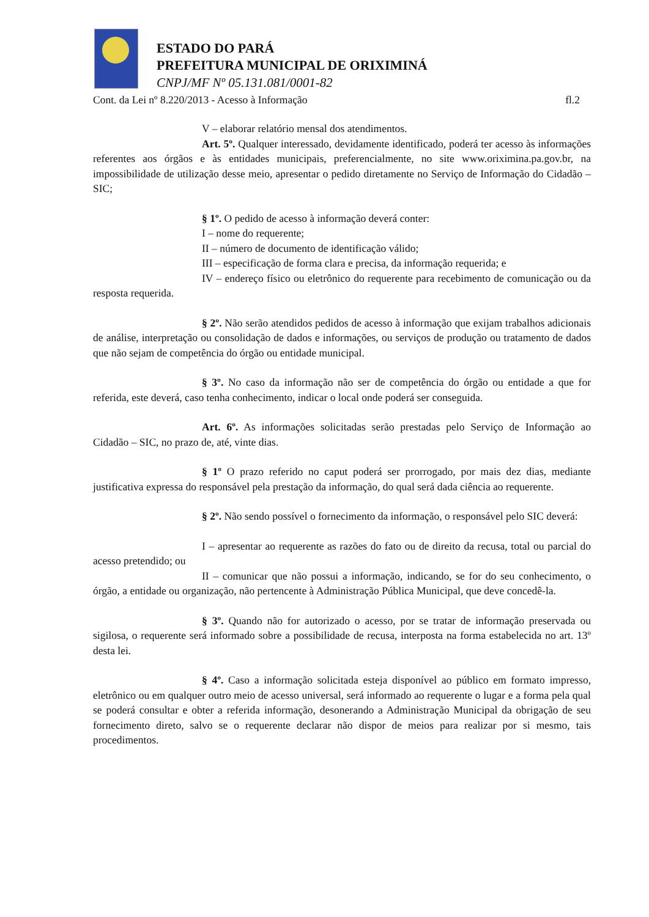ESTADO DO PARÁ
PREFEITURA MUNICIPAL DE ORIXIMINÁ
CNPJ/MF Nº 05.131.081/0001-82
Cont. da Lei nº 8.220/2013 - Acesso à Informação fl.2
V – elaborar relatório mensal dos atendimentos.
Art. 5º. Qualquer interessado, devidamente identificado, poderá ter acesso às informações referentes aos órgãos e às entidades municipais, preferencialmente, no site www.oriximina.pa.gov.br, na impossibilidade de utilização desse meio, apresentar o pedido diretamente no Serviço de Informação do Cidadão – SIC;
§ 1º. O pedido de acesso à informação deverá conter:
I – nome do requerente;
II – número de documento de identificação válido;
III – especificação de forma clara e precisa, da informação requerida; e
IV – endereço físico ou eletrônico do requerente para recebimento de comunicação ou da resposta requerida.
§ 2º. Não serão atendidos pedidos de acesso à informação que exijam trabalhos adicionais de análise, interpretação ou consolidação de dados e informações, ou serviços de produção ou tratamento de dados que não sejam de competência do órgão ou entidade municipal.
§ 3º. No caso da informação não ser de competência do órgão ou entidade a que for referida, este deverá, caso tenha conhecimento, indicar o local onde poderá ser conseguida.
Art. 6º. As informações solicitadas serão prestadas pelo Serviço de Informação ao Cidadão – SIC, no prazo de, até, vinte dias.
§ 1º O prazo referido no caput poderá ser prorrogado, por mais dez dias, mediante justificativa expressa do responsável pela prestação da informação, do qual será dada ciência ao requerente.
§ 2º. Não sendo possível o fornecimento da informação, o responsável pelo SIC deverá:
I – apresentar ao requerente as razões do fato ou de direito da recusa, total ou parcial do acesso pretendido; ou
II – comunicar que não possui a informação, indicando, se for do seu conhecimento, o órgão, a entidade ou organização, não pertencente à Administração Pública Municipal, que deve concedê-la.
§ 3º. Quando não for autorizado o acesso, por se tratar de informação preservada ou sigilosa, o requerente será informado sobre a possibilidade de recusa, interposta na forma estabelecida no art. 13º desta lei.
§ 4º. Caso a informação solicitada esteja disponível ao público em formato impresso, eletrônico ou em qualquer outro meio de acesso universal, será informado ao requerente o lugar e a forma pela qual se poderá consultar e obter a referida informação, desonerando a Administração Municipal da obrigação de seu fornecimento direto, salvo se o requerente declarar não dispor de meios para realizar por si mesmo, tais procedimentos.